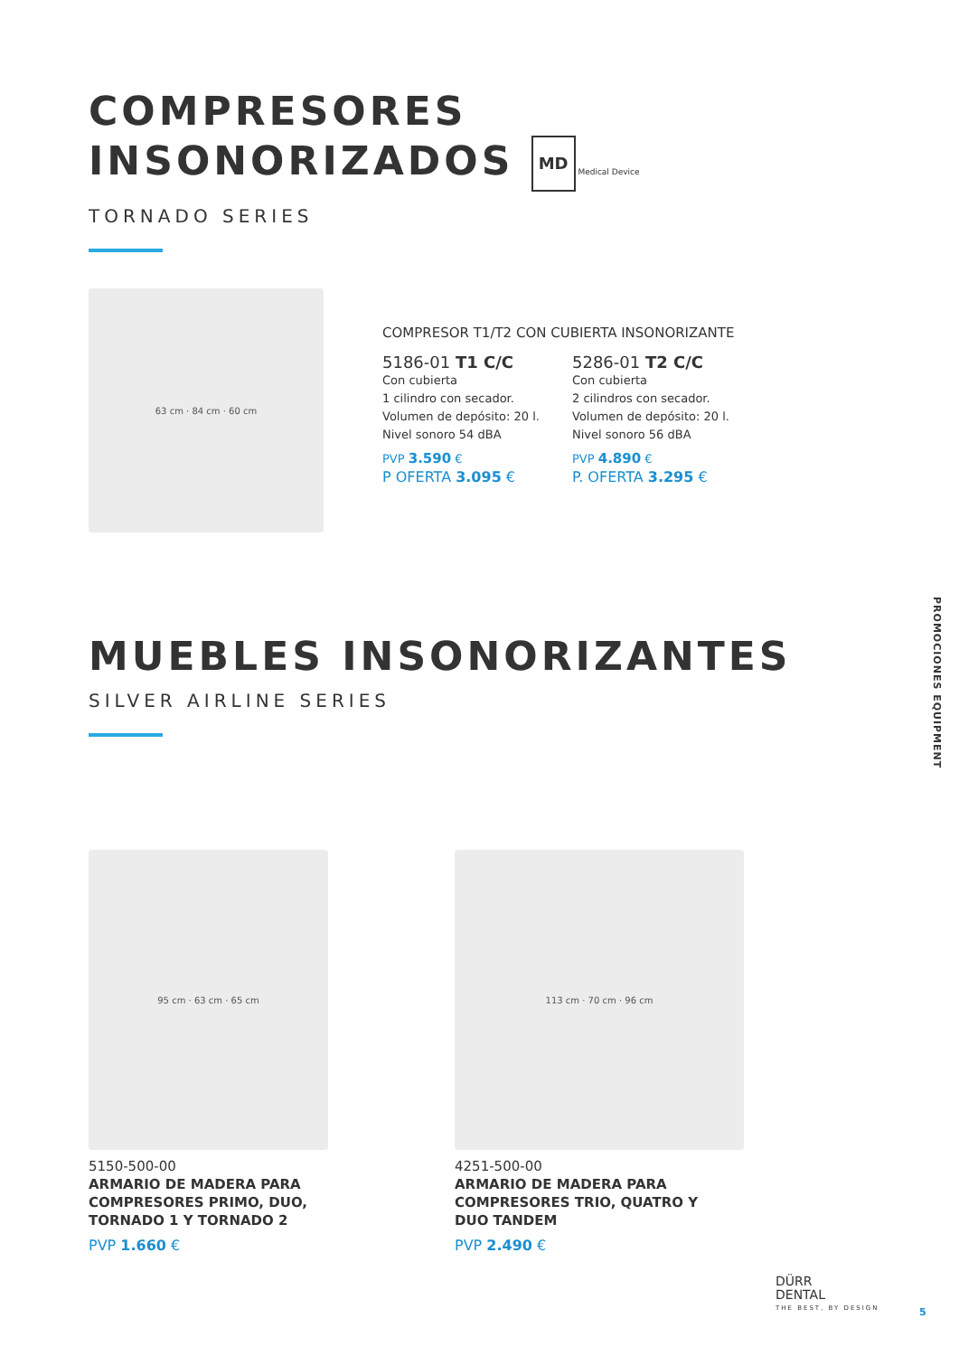COMPRESORES
INSONORIZADOS MD Medical Device
TORNADO SERIES
63 cm · 84 cm · 60 cm
COMPRESOR T1/T2 CON CUBIERTA INSONORIZANTE
5186-01 T1 C/C
Con cubierta
1 cilindro con secador.
Volumen de depósito: 20 l.
Nivel sonoro 54 dBA
PVP 3.590 €
P OFERTA 3.095 €
5286-01 T2 C/C
Con cubierta
2 cilindros con secador.
Volumen de depósito: 20 l.
Nivel sonoro 56 dBA
PVP 4.890 €
P. OFERTA 3.295 €
MUEBLES INSONORIZANTES
SILVER AIRLINE SERIES
95 cm · 63 cm · 65 cm
5150-500-00
ARMARIO DE MADERA PARA
COMPRESORES PRIMO, DUO,
TORNADO 1 Y TORNADO 2
PVP 1.660 €
113 cm · 70 cm · 96 cm
4251-500-00
ARMARIO DE MADERA PARA
COMPRESORES TRIO, QUATRO Y
DUO TANDEM
PVP 2.490 €
PROMOCIONES EQUIPMENT
DÜRR
DENTAL
THE BEST, BY DESIGN
5